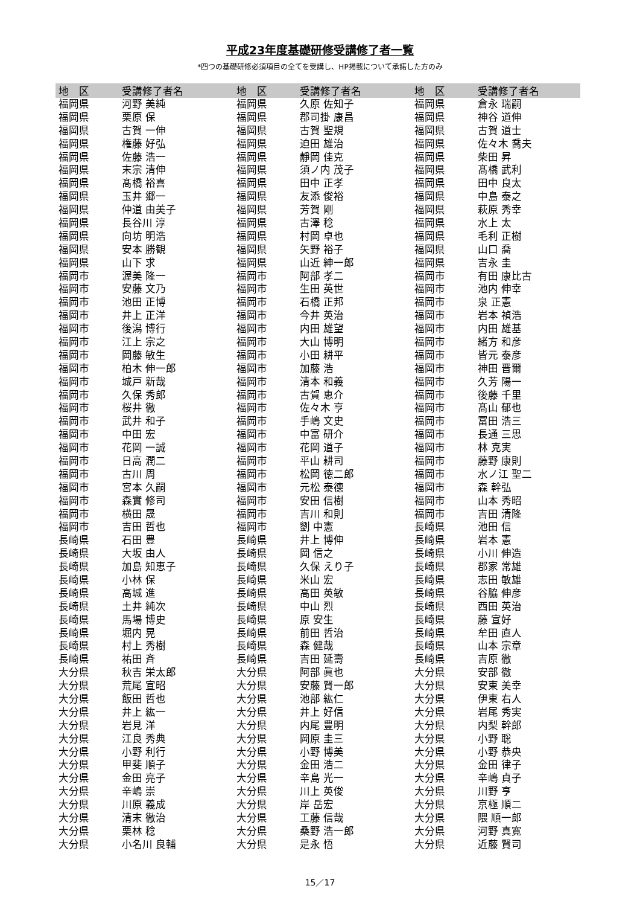平成23年度基礎研修受講修了者一覧
*四つの基礎研修必須項目の全てを受講し、HP掲載について承諾した方のみ
| 地 区 | 受講修了者名 | 地 区 | 受講修了者名 | 地 区 | 受講修了者名 |
| --- | --- | --- | --- | --- | --- |
| 福岡県 | 河野 美純 | 福岡県 | 久原 佐知子 | 福岡県 | 倉永 瑞嗣 |
| 福岡県 | 栗原 保 | 福岡県 | 郡司掛 康昌 | 福岡県 | 神谷 道伸 |
| 福岡県 | 古賀 一伸 | 福岡県 | 古賀 聖規 | 福岡県 | 古賀 道士 |
| 福岡県 | 権藤 好弘 | 福岡県 | 迫田 雄治 | 福岡県 | 佐々木 喬夫 |
| 福岡県 | 佐藤 浩一 | 福岡県 | 靜岡 佳克 | 福岡県 | 柴田 昇 |
| 福岡県 | 末宗 清伸 | 福岡県 | 須ノ内 茂子 | 福岡県 | 髙橋 武利 |
| 福岡県 | 髙橋 裕喜 | 福岡県 | 田中 正孝 | 福岡県 | 田中 良太 |
| 福岡県 | 玉井 郷一 | 福岡県 | 友添 俊裕 | 福岡県 | 中島 泰之 |
| 福岡県 | 仲道 由美子 | 福岡県 | 芳賀 剛 | 福岡県 | 萩原 秀幸 |
| 福岡県 | 長谷川 淳 | 福岡県 | 古澤 稔 | 福岡県 | 水上 太 |
| 福岡県 | 向坊 明浩 | 福岡県 | 村岡 卓也 | 福岡県 | 毛利 正樹 |
| 福岡県 | 安本 勝観 | 福岡県 | 矢野 裕子 | 福岡県 | 山口 喬 |
| 福岡県 | 山下 求 | 福岡県 | 山近 紳一郎 | 福岡県 | 吉永 圭 |
| 福岡市 | 渥美 隆一 | 福岡市 | 阿部 孝二 | 福岡市 | 有田 康比古 |
| 福岡市 | 安藤 文乃 | 福岡市 | 生田 英世 | 福岡市 | 池内 伸幸 |
| 福岡市 | 池田 正博 | 福岡市 | 石橋 正邦 | 福岡市 | 泉 正憲 |
| 福岡市 | 井上 正洋 | 福岡市 | 今井 英治 | 福岡市 | 岩本 禎浩 |
| 福岡市 | 後潟 博行 | 福岡市 | 内田 雄望 | 福岡市 | 内田 雄基 |
| 福岡市 | 江上 宗之 | 福岡市 | 大山 博明 | 福岡市 | 緒方 和彦 |
| 福岡市 | 岡藤 敏生 | 福岡市 | 小田 耕平 | 福岡市 | 皆元 泰彦 |
| 福岡市 | 柏木 伸一郎 | 福岡市 | 加藤 浩 | 福岡市 | 神田 晋爾 |
| 福岡市 | 城戸 新哉 | 福岡市 | 清本 和義 | 福岡市 | 久芳 陽一 |
| 福岡市 | 久保 秀郎 | 福岡市 | 古賀 恵介 | 福岡市 | 後藤 千里 |
| 福岡市 | 桜井 徹 | 福岡市 | 佐々木 亨 | 福岡市 | 髙山 郁也 |
| 福岡市 | 武井 和子 | 福岡市 | 手嶋 文史 | 福岡市 | 冨田 浩三 |
| 福岡市 | 中田 宏 | 福岡市 | 中富 研介 | 福岡市 | 長通 三思 |
| 福岡市 | 花岡 一誠 | 福岡市 | 花岡 道子 | 福岡市 | 林 克実 |
| 福岡市 | 日高 潤二 | 福岡市 | 平山 耕司 | 福岡市 | 藤野 康則 |
| 福岡市 | 古川 周 | 福岡市 | 松岡 徳二郎 | 福岡市 | 水ノ江 聖二 |
| 福岡市 | 宮本 久嗣 | 福岡市 | 元松 泰德 | 福岡市 | 森 幹弘 |
| 福岡市 | 森實 修司 | 福岡市 | 安田 信樹 | 福岡市 | 山本 秀昭 |
| 福岡市 | 横田 晟 | 福岡市 | 吉川 和則 | 福岡市 | 吉田 清隆 |
| 福岡市 | 吉田 哲也 | 福岡市 | 劉 中憲 | 長崎県 | 池田 信 |
| 長崎県 | 石田 豊 | 長崎県 | 井上 博伸 | 長崎県 | 岩本 憲 |
| 長崎県 | 大坂 由人 | 長崎県 | 岡 信之 | 長崎県 | 小川 伸造 |
| 長崎県 | 加島 知恵子 | 長崎県 | 久保 えり子 | 長崎県 | 郡家 常雄 |
| 長崎県 | 小林 保 | 長崎県 | 米山 宏 | 長崎県 | 志田 敏雄 |
| 長崎県 | 高城 進 | 長崎県 | 高田 英敏 | 長崎県 | 谷脇 伸彦 |
| 長崎県 | 土井 純次 | 長崎県 | 中山 烈 | 長崎県 | 西田 英治 |
| 長崎県 | 馬場 博史 | 長崎県 | 原 安生 | 長崎県 | 藤 宣好 |
| 長崎県 | 堀内 晃 | 長崎県 | 前田 哲治 | 長崎県 | 牟田 直人 |
| 長崎県 | 村上 秀樹 | 長崎県 | 森 健哉 | 長崎県 | 山本 宗章 |
| 長崎県 | 祐田 斉 | 長崎県 | 吉田 延壽 | 長崎県 | 吉原 徹 |
| 大分県 | 秋吉 栄太郎 | 大分県 | 阿部 眞也 | 大分県 | 安部 徹 |
| 大分県 | 荒尾 宣昭 | 大分県 | 安藤 賢一郎 | 大分県 | 安東 美幸 |
| 大分県 | 飯田 哲也 | 大分県 | 池部 紘仁 | 大分県 | 伊東 右人 |
| 大分県 | 井上 紘一 | 大分県 | 井上 好信 | 大分県 | 岩尾 秀実 |
| 大分県 | 岩見 洋 | 大分県 | 内尾 豊明 | 大分県 | 内梨 幹郎 |
| 大分県 | 江良 秀典 | 大分県 | 岡原 圭三 | 大分県 | 小野 聡 |
| 大分県 | 小野 利行 | 大分県 | 小野 博美 | 大分県 | 小野 恭央 |
| 大分県 | 甲斐 順子 | 大分県 | 金田 浩二 | 大分県 | 金田 律子 |
| 大分県 | 金田 亮子 | 大分県 | 辛島 光一 | 大分県 | 辛嶋 貞子 |
| 大分県 | 辛嶋 崇 | 大分県 | 川上 英俊 | 大分県 | 川野 亨 |
| 大分県 | 川原 義成 | 大分県 | 岸 岳宏 | 大分県 | 京極 順二 |
| 大分県 | 清末 徹治 | 大分県 | 工藤 信哉 | 大分県 | 隈 順一郎 |
| 大分県 | 栗林 稔 | 大分県 | 桑野 浩一郎 | 大分県 | 河野 真寛 |
| 大分県 | 小名川 良輔 | 大分県 | 是永 悟 | 大分県 | 近藤 賢司 |
15／17